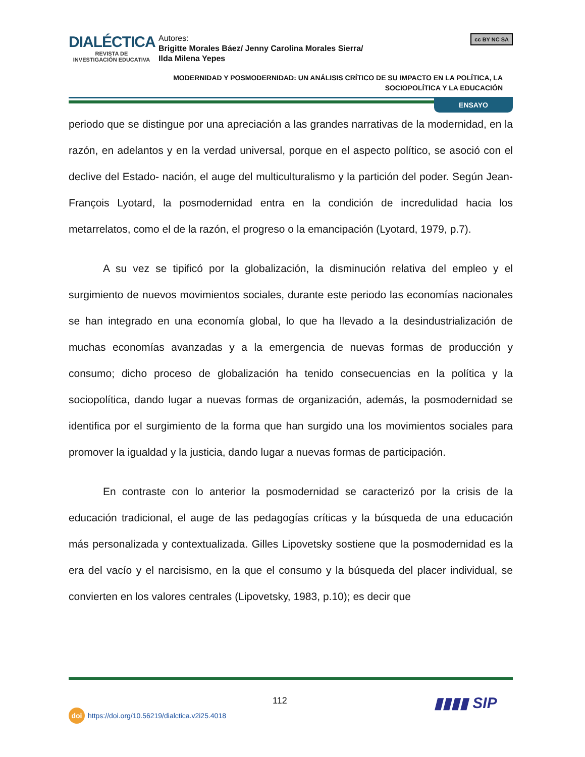DIALÉCTICA
REVISTA DE
INVESTIGACIÓN EDUCATIVA
Autores:
Brigitte Morales Báez/ Jenny Carolina Morales Sierra/
Ilda Milena Yepes
cc BY NC SA
MODERNIDAD Y POSMODERNIDAD: UN ANÁLISIS CRÍTICO DE SU IMPACTO EN LA POLÍTICA, LA
SOCIOPOLÍTICA Y LA EDUCACIÓN
ENSAYO
periodo que se distingue por una apreciación a las grandes narrativas de la modernidad, en la razón, en adelantos y en la verdad universal, porque en el aspecto político, se asoció con el declive del Estado- nación, el auge del multiculturalismo y la partición del poder. Según Jean-François Lyotard, la posmodernidad entra en la condición de incredulidad hacia los metarrelatos, como el de la razón, el progreso o la emancipación (Lyotard, 1979, p.7).
A su vez se tipificó por la globalización, la disminución relativa del empleo y el surgimiento de nuevos movimientos sociales, durante este periodo las economías nacionales se han integrado en una economía global, lo que ha llevado a la desindustrialización de muchas economías avanzadas y a la emergencia de nuevas formas de producción y consumo; dicho proceso de globalización ha tenido consecuencias en la política y la sociopolítica, dando lugar a nuevas formas de organización, además, la posmodernidad se identifica por el surgimiento de la forma que han surgido una los movimientos sociales para promover la igualdad y la justicia, dando lugar a nuevas formas de participación.
En contraste con lo anterior la posmodernidad se caracterizó por la crisis de la educación tradicional, el auge de las pedagogías críticas y la búsqueda de una educación más personalizada y contextualizada. Gilles Lipovetsky sostiene que la posmodernidad es la era del vacío y el narcisismo, en la que el consumo y la búsqueda del placer individual, se convierten en los valores centrales (Lipovetsky, 1983, p.10); es decir que
112
doi https://doi.org/10.56219/dialctica.v2i25.4018
▮▮▮▮ SIP